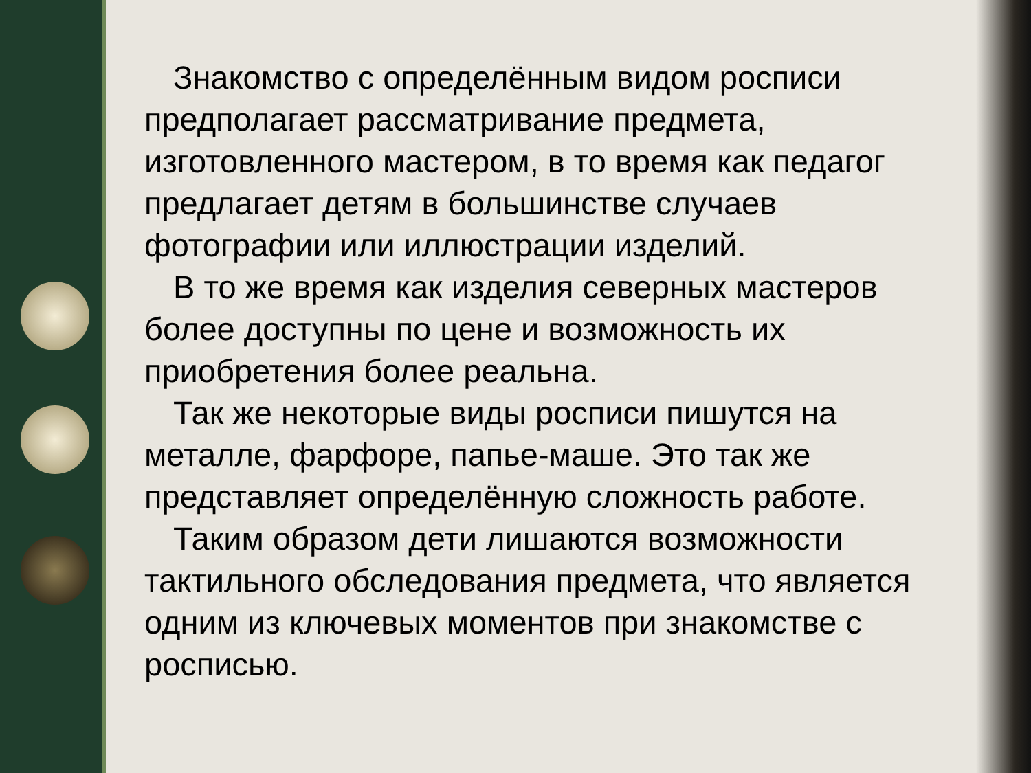Знакомство с определённым видом росписи предполагает рассматривание предмета, изготовленного мастером, в то время как педагог предлагает детям в большинстве случаев фотографии или иллюстрации изделий.
В то же время как изделия северных мастеров более доступны по цене и возможность их приобретения более реальна.
Так же некоторые виды росписи пишутся на металле, фарфоре, папье-маше. Это так же представляет определённую сложность работе.
Таким образом дети лишаются возможности тактильного обследования предмета, что является одним из ключевых моментов при знакомстве с росписью.